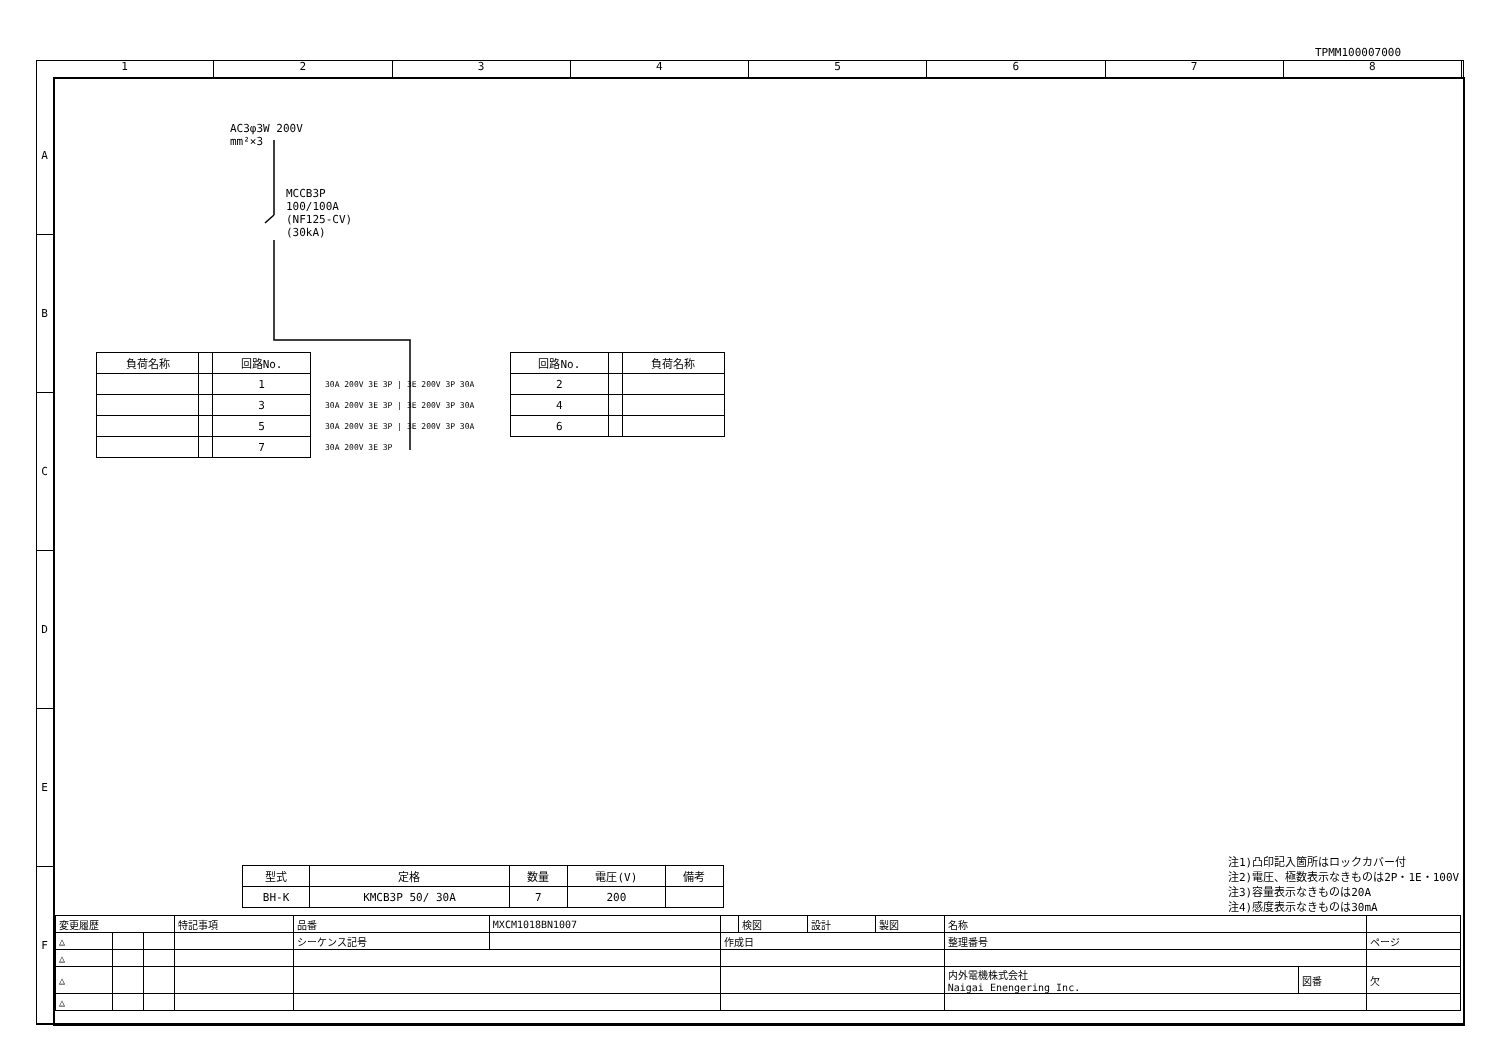TPMM100007000
1 2 3 4 5 6 7 8
A
B
C
D
E
F
AC3φ3W 200V
mm²×3
MCCB3P
100/100A
(NF125-CV)
(30kA)
| 負荷名称 | | 回路No. |
| --- | --- | --- |
| | | 1 |
| | | 3 |
| | | 5 |
| | | 7 |
30A 200V 3E 3P | 3E 200V 3P 30A
30A 200V 3E 3P | 3E 200V 3P 30A
30A 200V 3E 3P | 3E 200V 3P 30A
30A 200V 3E 3P
| 回路No. | | 負荷名称 |
| --- | --- | --- |
| 2 | | |
| 4 | | |
| 6 | | |
| 型式 | 定格 | 数量 | 電圧(V) | 備考 |
| --- | --- | --- | --- | --- |
| BH-K | KMCB3P 50/ 30A | 7 | 200 | |
注1)凸印記入箇所はロックカバー付
注2)電圧、極数表示なきものは2P・1E・100V
注3)容量表示なきものは20A
注4)感度表示なきものは30mA
| 変更履歴 | | | 特記事項 | 品番 | MXCM1018BN1007 | | 検図 | 設計 | 製図 | 名称 | | |
| △ | | | | シーケンス記号 | | 作成日 | | | | 整理番号 | | ページ |
| △ | | | | | | | | | | | | |
| △ | | | | | | | | | | 内外電機株式会社 Naigai Enengering Inc. | 図番 | 欠 |
| △ | | | | | | | | | | | | |